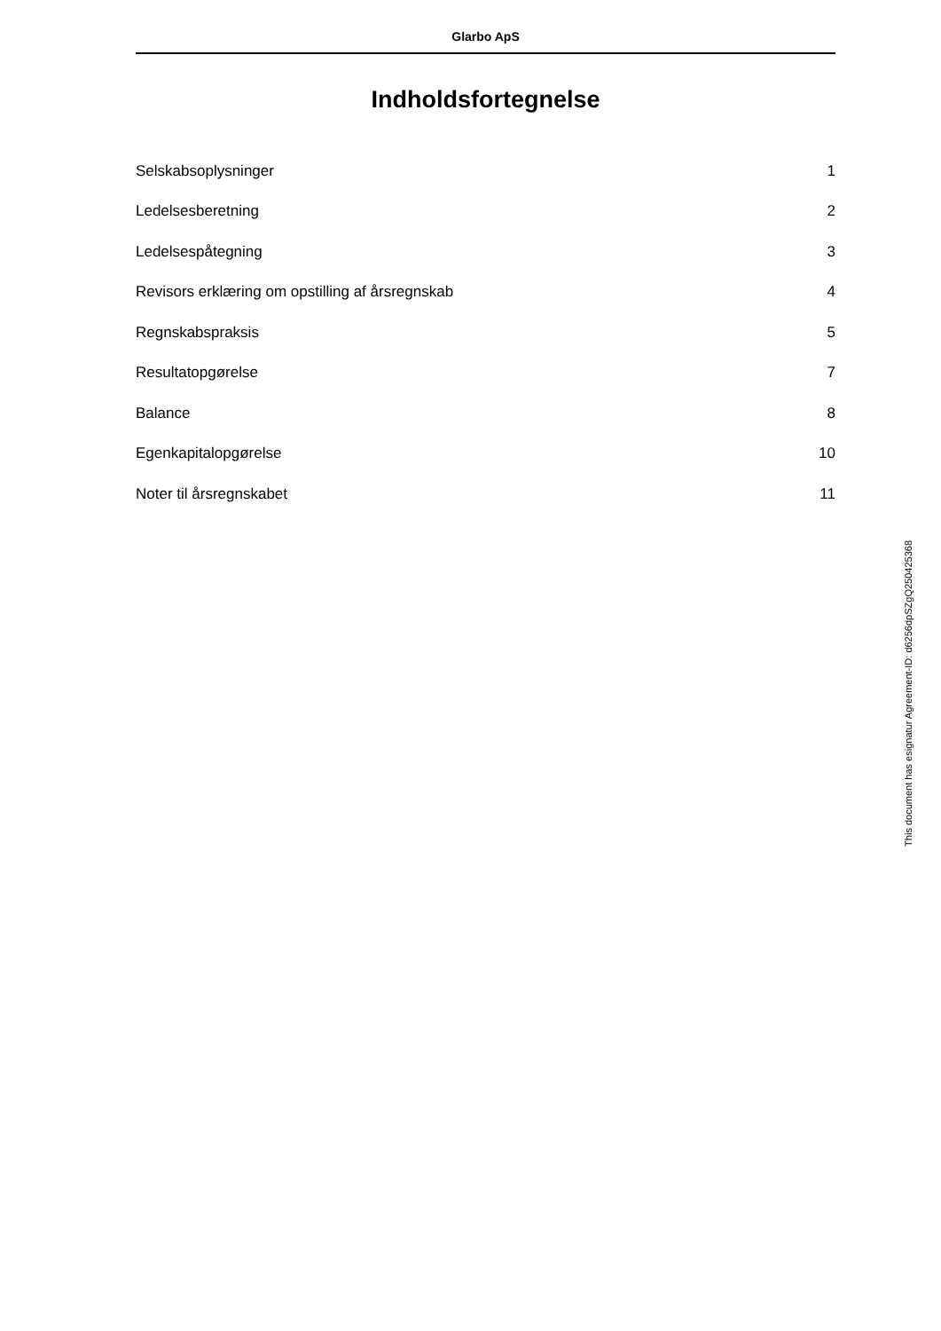Glarbo ApS
Indholdsfortegnelse
| Selskabsoplysninger | 1 |
| Ledelsesberetning | 2 |
| Ledelsespåtegning | 3 |
| Revisors erklæring om opstilling af årsregnskab | 4 |
| Regnskabspraksis | 5 |
| Resultatopgørelse | 7 |
| Balance | 8 |
| Egenkapitalopgørelse | 10 |
| Noter til årsregnskabet | 11 |
This document has esignatur Agreement-ID: d6256dpSZgQ250425368